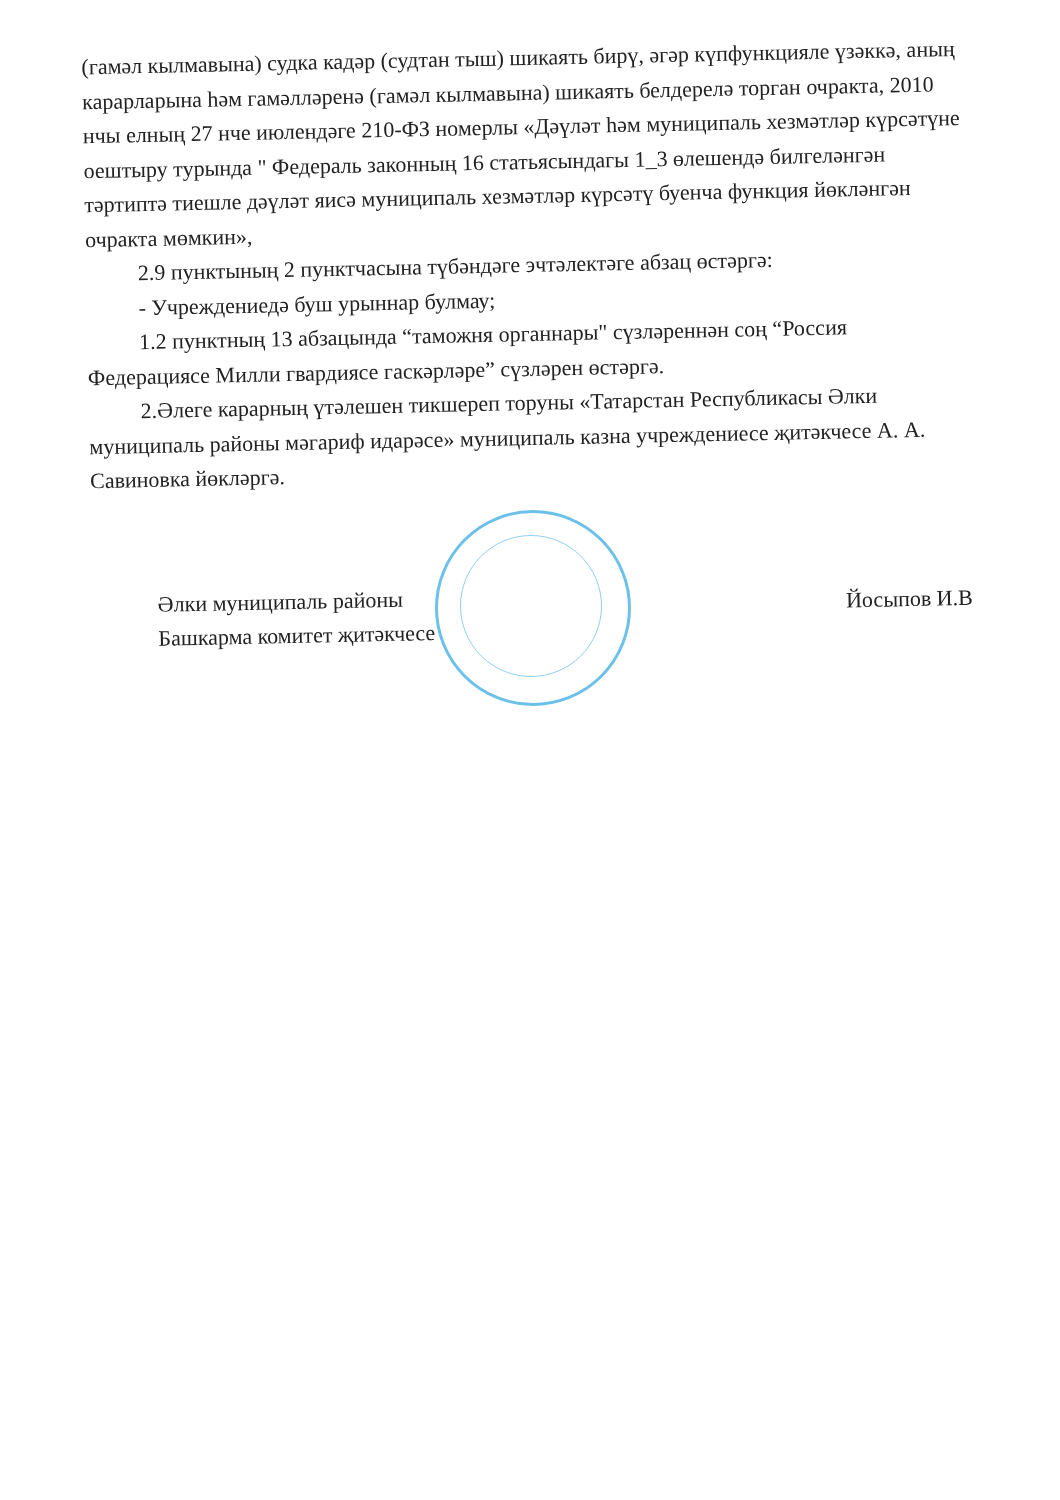(гамәл кылмавына) судка кадәр (судтан тыш) шикаять бирү, әгәр күпфункцияле үзәккә, аның карарларына һәм гамәлләренә (гамәл кылмавына) шикаять белдерелә торган очракта, 2010 нчы елның 27 нче июлендәге 210-ФЗ номерлы «Дәүләт һәм муниципаль хезмәтләр күрсәтүне оештыру турында " Федераль законның 16 статьясындагы 1_3 өлешендә билгеләнгән тәртиптә тиешле дәүләт яисә муниципаль хезмәтләр күрсәтү буенча функция йөкләнгән очракта мөмкин»,
2.9 пунктының 2 пунктчасына түбәндәге эчтәлектәге абзац өстәргә:
- Учреждениедә буш урыннар булмау;
1.2 пунктның 13 абзацында “таможня органнары" сүзләреннән соң “Россия Федерациясе Милли гвардиясе гаскәрләре” сүзләрен өстәргә.
2.Әлеге карарның үтәлешен тикшереп торуны «Татарстан Республикасы Әлки муниципаль районы мәгариф идарәсе» муниципаль казна учреждениесе җитәкчесе А. А. Савиновка йөкләргә.
Әлки муниципаль районы
Башкарма комитет җитәкчесе
Йосыпов И.В